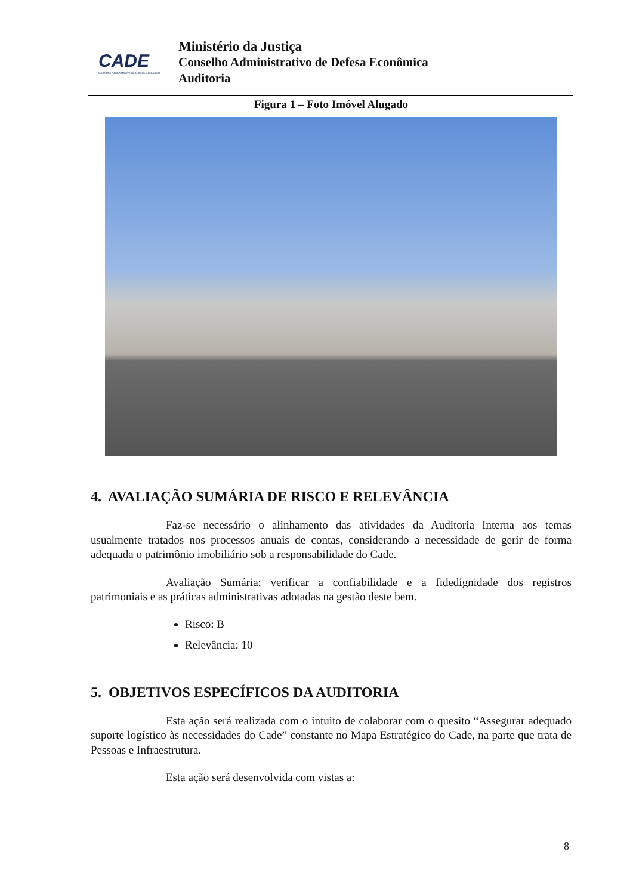CADE
Conselho Administrativo de Defesa Econômica
Ministério da Justiça
Conselho Administrativo de Defesa Econômica
Auditoria
Figura 1 – Foto Imóvel Alugado
4. AVALIAÇÃO SUMÁRIA DE RISCO E RELEVÂNCIA
Faz-se necessário o alinhamento das atividades da Auditoria Interna aos temas usualmente tratados nos processos anuais de contas, considerando a necessidade de gerir de forma adequada o patrimônio imobiliário sob a responsabilidade do Cade.
Avaliação Sumária: verificar a confiabilidade e a fidedignidade dos registros patrimoniais e as práticas administrativas adotadas na gestão deste bem.
Risco: B
Relevância: 10
5. OBJETIVOS ESPECÍFICOS DA AUDITORIA
Esta ação será realizada com o intuito de colaborar com o quesito “Assegurar adequado suporte logístico às necessidades do Cade” constante no Mapa Estratégico do Cade, na parte que trata de Pessoas e Infraestrutura.
Esta ação será desenvolvida com vistas a:
8